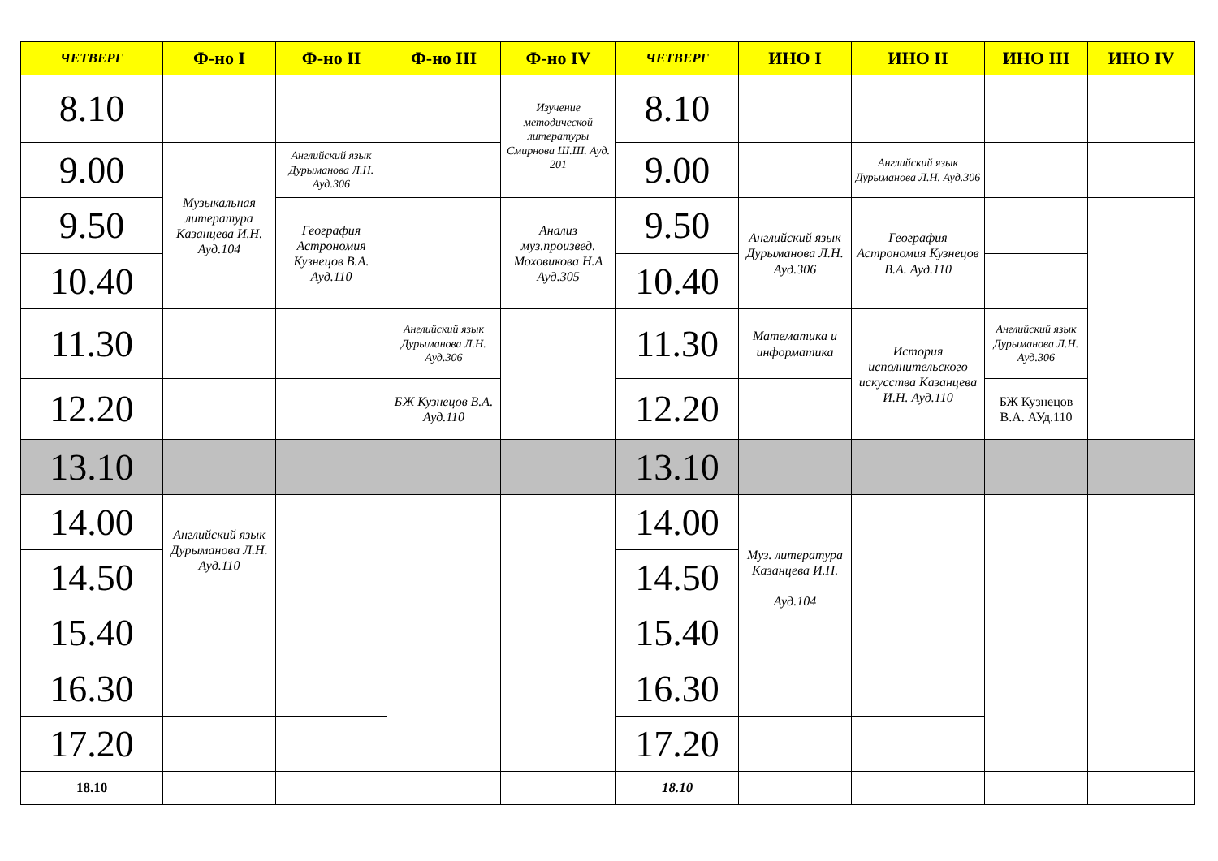| ЧЕТВЕРГ | Ф-но I | Ф-но II | Ф-но III | Ф-но IV | ЧЕТВЕРГ | ИНО I | ИНО II | ИНО III | ИНО IV |
| --- | --- | --- | --- | --- | --- | --- | --- | --- | --- |
| 8.10 | | | | Изучение методической литературы Смирнова Ш.Ш. Ауд. 201 | 8.10 | | | | |
| 9.00 | Музыкальная литература Казанцева И.Н. Ауд.104 | Английский язык Дурыманова Л.Н. Ауд.306 | | | 9.00 | | Английский язык Дурыманова Л.Н. Ауд.306 | | |
| 9.50 | | География Астрономия Кузнецов В.А. Ауд.110 | | Анализ муз.произвед. Моховикова Н.А Ауд.305 | 9.50 | Английский язык Дурыманова Л.Н. Ауд.306 | География Астрономия Кузнецов В.А. Ауд.110 | | |
| 10.40 | | | | | 10.40 | | | | |
| 11.30 | | | Английский язык Дурыманова Л.Н. Ауд.306 | | 11.30 | Математика и информатика | История исполнительского искусства Казанцева И.Н. Ауд.110 | Английский язык Дурыманова Л.Н. Ауд.306 | |
| 12.20 | | | БЖ Кузнецов В.А. Ауд.110 | | 12.20 | | | БЖ Кузнецов В.А. АУд.110 | |
| 13.10 | | | | | 13.10 | | | | |
| 14.00 | Английский язык Дурыманова Л.Н. Ауд.110 | | | | 14.00 | Муз. литература Казанцева И.Н. Ауд.104 | | | |
| 14.50 | | | | | 14.50 | | | | |
| 15.40 | | | | | 15.40 | | | | |
| 16.30 | | | | | 16.30 | | | | |
| 17.20 | | | | | 17.20 | | | | |
| 18.10 | | | | | 18.10 | | | | |